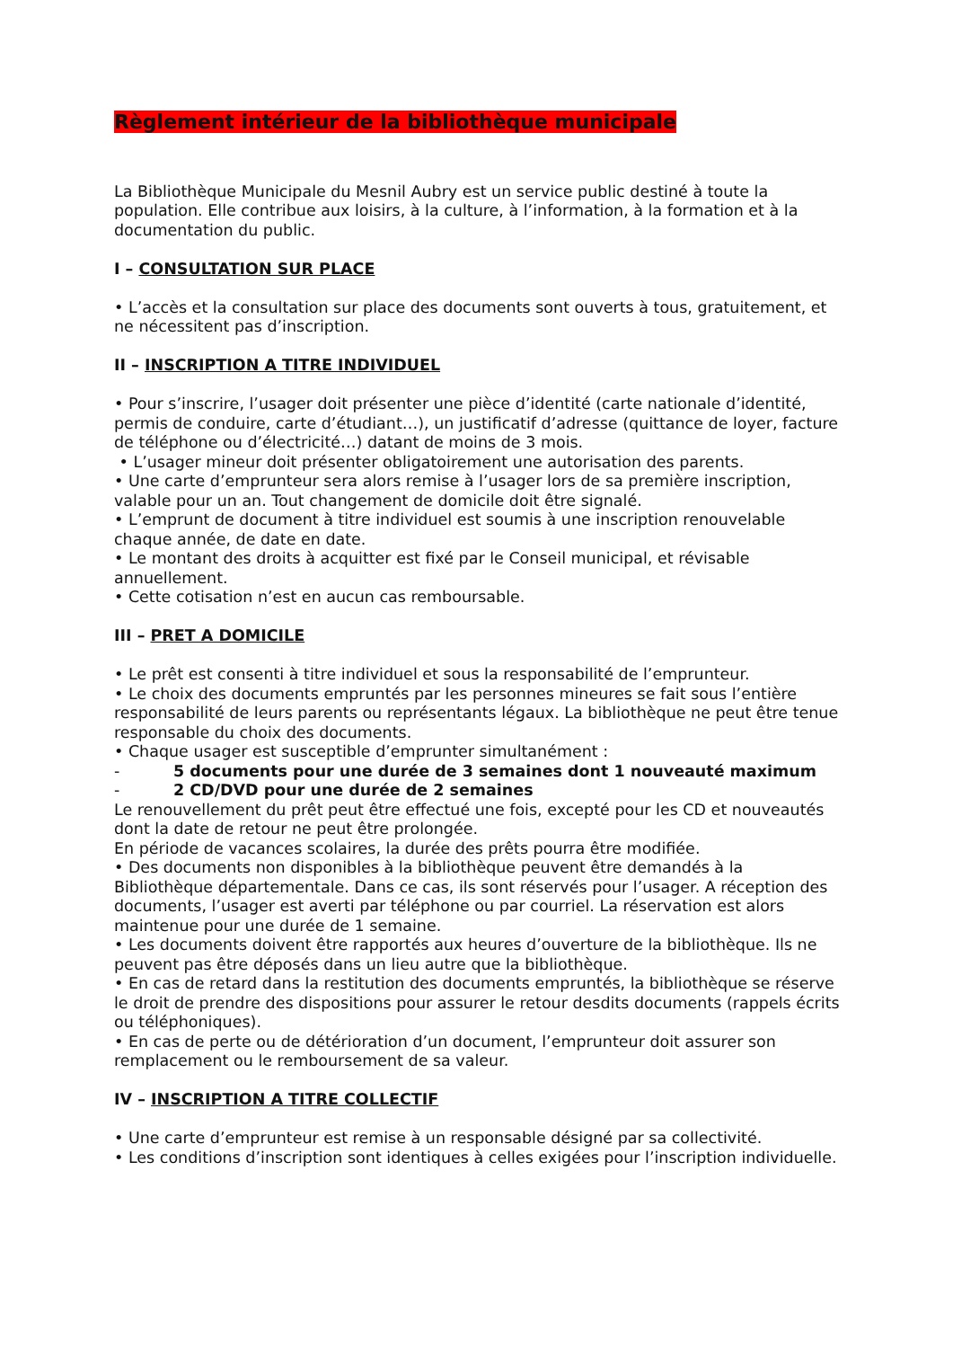Règlement intérieur de la bibliothèque municipale
La Bibliothèque Municipale du Mesnil Aubry est un service public destiné à toute la population. Elle contribue aux loisirs, à la culture, à l’information, à la formation et à la documentation du public.
I – CONSULTATION SUR PLACE
• L’accès et la consultation sur place des documents sont ouverts à tous, gratuitement, et ne nécessitent pas d’inscription.
II – INSCRIPTION A TITRE INDIVIDUEL
• Pour s’inscrire, l’usager doit présenter une pièce d’identité (carte nationale d’identité, permis de conduire, carte d’étudiant…), un justificatif d’adresse (quittance de loyer, facture de téléphone ou d’électricité…) datant de moins de 3 mois.
• L’usager mineur doit présenter obligatoirement une autorisation des parents.
• Une carte d’emprunteur sera alors remise à l’usager lors de sa première inscription, valable pour un an. Tout changement de domicile doit être signalé.
• L’emprunt de document à titre individuel est soumis à une inscription renouvelable chaque année, de date en date.
• Le montant des droits à acquitter est fixé par le Conseil municipal, et révisable annuellement.
• Cette cotisation n’est en aucun cas remboursable.
III – PRET A DOMICILE
• Le prêt est consenti à titre individuel et sous la responsabilité de l’emprunteur.
• Le choix des documents empruntés par les personnes mineures se fait sous l’entière responsabilité de leurs parents ou représentants légaux. La bibliothèque ne peut être tenue responsable du choix des documents.
• Chaque usager est susceptible d’emprunter simultanément :
- 5 documents pour une durée de 3 semaines dont 1 nouveauté maximum
- 2 CD/DVD pour une durée de 2 semaines
Le renouvellement du prêt peut être effectué une fois, excepté pour les CD et nouveautés dont la date de retour ne peut être prolongée.
En période de vacances scolaires, la durée des prêts pourra être modifiée.
• Des documents non disponibles à la bibliothèque peuvent être demandés à la Bibliothèque départementale. Dans ce cas, ils sont réservés pour l’usager. A réception des documents, l’usager est averti par téléphone ou par courriel. La réservation est alors maintenue pour une durée de 1 semaine.
• Les documents doivent être rapportés aux heures d’ouverture de la bibliothèque. Ils ne peuvent pas être déposés dans un lieu autre que la bibliothèque.
• En cas de retard dans la restitution des documents empruntés, la bibliothèque se réserve le droit de prendre des dispositions pour assurer le retour desdits documents (rappels écrits ou téléphoniques).
• En cas de perte ou de détérioration d’un document, l’emprunteur doit assurer son remplacement ou le remboursement de sa valeur.
IV – INSCRIPTION A TITRE COLLECTIF
• Une carte d’emprunteur est remise à un responsable désigné par sa collectivité.
• Les conditions d’inscription sont identiques à celles exigées pour l’inscription individuelle.